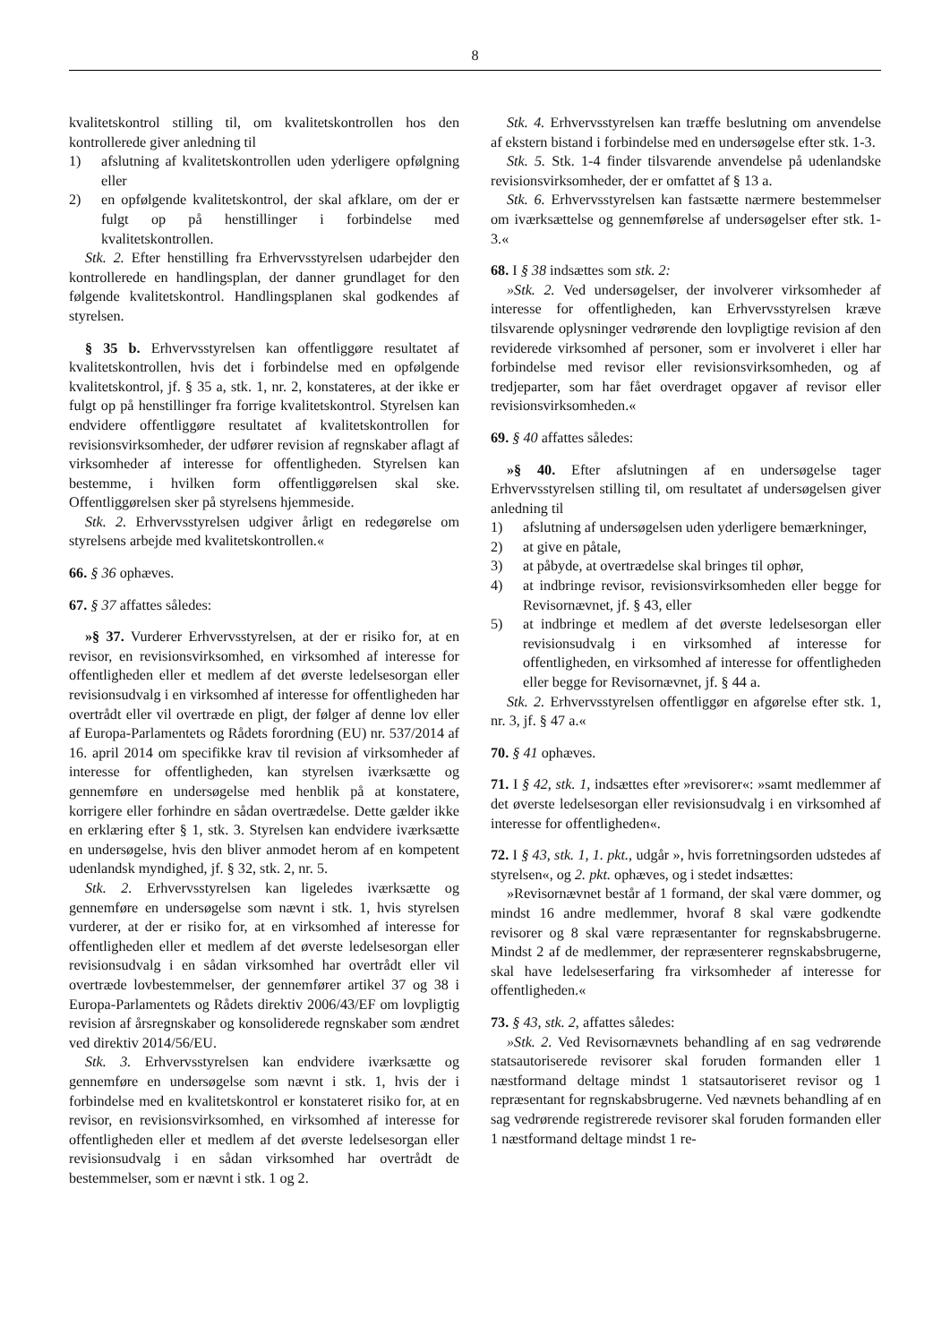8
kvalitetskontrol stilling til, om kvalitetskontrollen hos den kontrollerede giver anledning til
1) afslutning af kvalitetskontrollen uden yderligere opfølgning eller
2) en opfølgende kvalitetskontrol, der skal afklare, om der er fulgt op på henstillinger i forbindelse med kvalitetskontrollen.
Stk. 2. Efter henstilling fra Erhvervsstyrelsen udarbejder den kontrollerede en handlingsplan, der danner grundlaget for den følgende kvalitetskontrol. Handlingsplanen skal godkendes af styrelsen.
§ 35 b. Erhvervsstyrelsen kan offentliggøre resultatet af kvalitetskontrollen, hvis det i forbindelse med en opfølgende kvalitetskontrol, jf. § 35 a, stk. 1, nr. 2, konstateres, at der ikke er fulgt op på henstillinger fra forrige kvalitetskontrol. Styrelsen kan endvidere offentliggøre resultatet af kvalitetskontrollen for revisionsvirksomheder, der udfører revision af regnskaber aflagt af virksomheder af interesse for offentligheden. Styrelsen kan bestemme, i hvilken form offentliggørelsen skal ske. Offentliggørelsen sker på styrelsens hjemmeside.
Stk. 2. Erhvervsstyrelsen udgiver årligt en redegørelse om styrelsens arbejde med kvalitetskontrollen.«
66. § 36 ophæves.
67. § 37 affattes således:
»§ 37. Vurderer Erhvervsstyrelsen, at der er risiko for, at en revisor, en revisionsvirksomhed, en virksomhed af interesse for offentligheden eller et medlem af det øverste ledelsesorgan eller revisionsudvalg i en virksomhed af interesse for offentligheden har overtrådt eller vil overtræde en pligt, der følger af denne lov eller af Europa-Parlamentets og Rådets forordning (EU) nr. 537/2014 af 16. april 2014 om specifikke krav til revision af virksomheder af interesse for offentligheden, kan styrelsen iværksætte og gennemføre en undersøgelse med henblik på at konstatere, korrigere eller forhindre en sådan overtrædelse. Dette gælder ikke en erklæring efter § 1, stk. 3. Styrelsen kan endvidere iværksætte en undersøgelse, hvis den bliver anmodet herom af en kompetent udenlandsk myndighed, jf. § 32, stk. 2, nr. 5.
Stk. 2. Erhvervsstyrelsen kan ligeledes iværksætte og gennemføre en undersøgelse som nævnt i stk. 1, hvis styrelsen vurderer, at der er risiko for, at en virksomhed af interesse for offentligheden eller et medlem af det øverste ledelsesorgan eller revisionsudvalg i en sådan virksomhed har overtrådt eller vil overtræde lovbestemmelser, der gennemfører artikel 37 og 38 i Europa-Parlamentets og Rådets direktiv 2006/43/EF om lovpligtig revision af årsregnskaber og konsoliderede regnskaber som ændret ved direktiv 2014/56/EU.
Stk. 3. Erhvervsstyrelsen kan endvidere iværksætte og gennemføre en undersøgelse som nævnt i stk. 1, hvis der i forbindelse med en kvalitetskontrol er konstateret risiko for, at en revisor, en revisionsvirksomhed, en virksomhed af interesse for offentligheden eller et medlem af det øverste ledelsesorgan eller revisionsudvalg i en sådan virksomhed har overtrådt de bestemmelser, som er nævnt i stk. 1 og 2.
Stk. 4. Erhvervsstyrelsen kan træffe beslutning om anvendelse af ekstern bistand i forbindelse med en undersøgelse efter stk. 1-3.
Stk. 5. Stk. 1-4 finder tilsvarende anvendelse på udenlandske revisionsvirksomheder, der er omfattet af § 13 a.
Stk. 6. Erhvervsstyrelsen kan fastsætte nærmere bestemmelser om iværksættelse og gennemførelse af undersøgelser efter stk. 1-3.«
68. I § 38 indsættes som stk. 2:
»Stk. 2. Ved undersøgelser, der involverer virksomheder af interesse for offentligheden, kan Erhvervsstyrelsen kræve tilsvarende oplysninger vedrørende den lovpligtige revision af den reviderede virksomhed af personer, som er involveret i eller har forbindelse med revisor eller revisionsvirksomheden, og af tredjeparter, som har fået overdraget opgaver af revisor eller revisionsvirksomheden.«
69. § 40 affattes således:
»§ 40. Efter afslutningen af en undersøgelse tager Erhvervsstyrelsen stilling til, om resultatet af undersøgelsen giver anledning til
1) afslutning af undersøgelsen uden yderligere bemærkninger,
2) at give en påtale,
3) at påbyde, at overtrædelse skal bringes til ophør,
4) at indbringe revisor, revisionsvirksomheden eller begge for Revisornævnet, jf. § 43, eller
5) at indbringe et medlem af det øverste ledelsesorgan eller revisionsudvalg i en virksomhed af interesse for offentligheden, en virksomhed af interesse for offentligheden eller begge for Revisornævnet, jf. § 44 a.
Stk. 2. Erhvervsstyrelsen offentliggør en afgørelse efter stk. 1, nr. 3, jf. § 47 a.«
70. § 41 ophæves.
71. I § 42, stk. 1, indsættes efter »revisorer«: »samt medlemmer af det øverste ledelsesorgan eller revisionsudvalg i en virksomhed af interesse for offentligheden«.
72. I § 43, stk. 1, 1. pkt., udgår », hvis forretningsorden udstedes af styrelsen«, og 2. pkt. ophæves, og i stedet indsættes:
»Revisornævnet består af 1 formand, der skal være dommer, og mindst 16 andre medlemmer, hvoraf 8 skal være godkendte revisorer og 8 skal være repræsentanter for regnskabsbrugerne. Mindst 2 af de medlemmer, der repræsenterer regnskabsbrugerne, skal have ledelseserfaring fra virksomheder af interesse for offentligheden.«
73. § 43, stk. 2, affattes således:
»Stk. 2. Ved Revisornævnets behandling af en sag vedrørende statsautoriserede revisorer skal foruden formanden eller 1 næstformand deltage mindst 1 statsautoriseret revisor og 1 repræsentant for regnskabsbrugerne. Ved nævnets behandling af en sag vedrørende registrerede revisorer skal foruden formanden eller 1 næstformand deltage mindst 1 re-